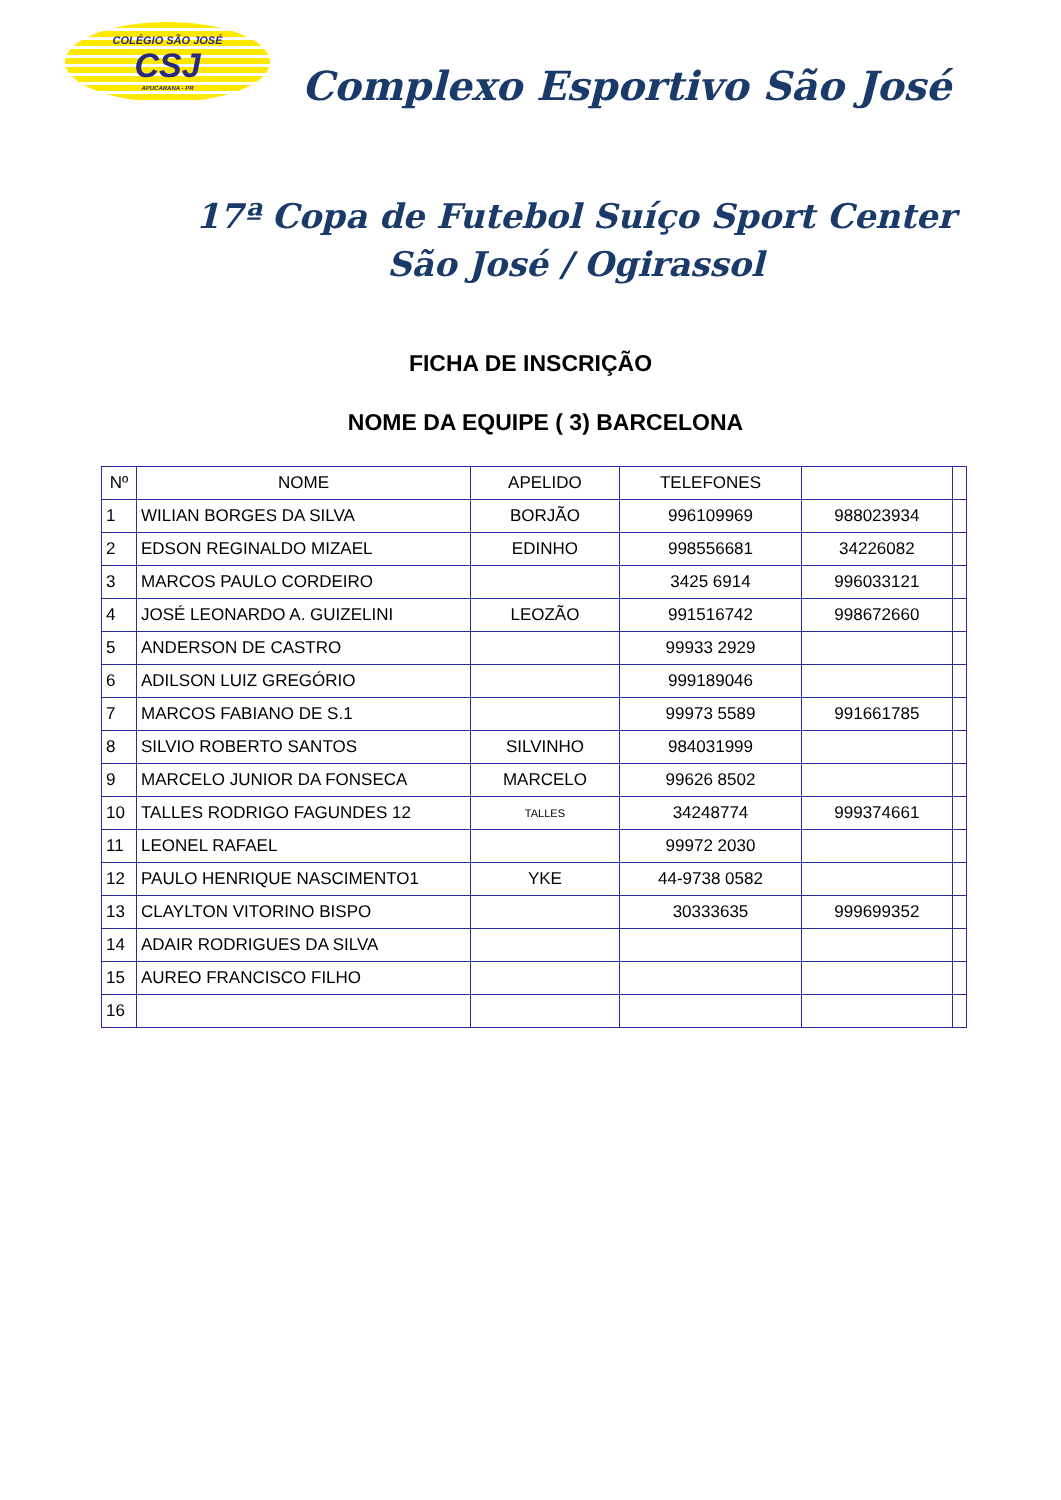COLÉGIO SÃO JOSÉ
CSJ
APUCARANA - PR
Complexo Esportivo São José
17ª Copa de Futebol Suíço Sport Center
São José / Ogirassol
FICHA DE INSCRIÇÃO
NOME DA EQUIPE ( 3) BARCELONA
| Nº | NOME | APELIDO | TELEFONES | | |
| --- | --- | --- | --- | --- | --- |
| 1 | WILIAN BORGES DA SILVA | BORJÃO | 996109969 | 988023934 | |
| 2 | EDSON REGINALDO MIZAEL | EDINHO | 998556681 | 34226082 | |
| 3 | MARCOS PAULO CORDEIRO | | 3425 6914 | 996033121 | |
| 4 | JOSÉ LEONARDO A. GUIZELINI | LEOZÃO | 991516742 | 998672660 | |
| 5 | ANDERSON DE CASTRO | | 99933 2929 | | |
| 6 | ADILSON LUIZ GREGÓRIO | | 999189046 | | |
| 7 | MARCOS FABIANO DE S.1 | | 99973 5589 | 991661785 | |
| 8 | SILVIO ROBERTO SANTOS | SILVINHO | 984031999 | | |
| 9 | MARCELO JUNIOR DA FONSECA | MARCELO | 99626 8502 | | |
| 10 | TALLES RODRIGO FAGUNDES 12 | TALLES | 34248774 | 999374661 | |
| 11 | LEONEL RAFAEL | | 99972 2030 | | |
| 12 | PAULO HENRIQUE NASCIMENTO1 | YKE | 44-9738 0582 | | |
| 13 | CLAYLTON VITORINO BISPO | | 30333635 | 999699352 | |
| 14 | ADAIR RODRIGUES DA SILVA | | | | |
| 15 | AUREO FRANCISCO FILHO | | | | |
| 16 | | | | | |